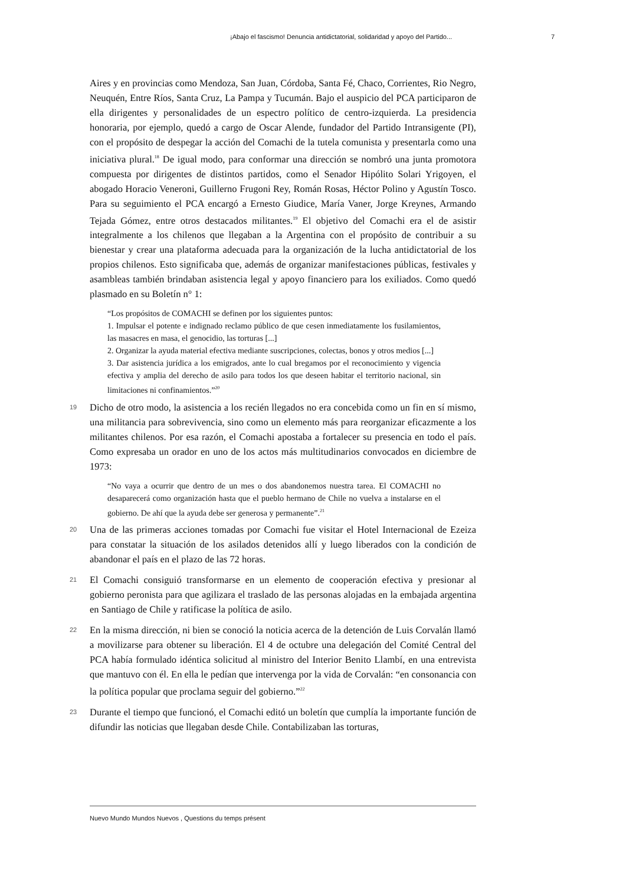¡Abajo el fascismo! Denuncia antidictatorial, solidaridad y apoyo del Partido... 7
Aires y en provincias como Mendoza, San Juan, Córdoba, Santa Fé, Chaco, Corrientes, Rio Negro, Neuquén, Entre Ríos, Santa Cruz, La Pampa y Tucumán. Bajo el auspicio del PCA participaron de ella dirigentes y personalidades de un espectro político de centro-izquierda. La presidencia honoraria, por ejemplo, quedó a cargo de Oscar Alende, fundador del Partido Intransigente (PI), con el propósito de despegar la acción del Comachi de la tutela comunista y presentarla como una iniciativa plural.<sup>18</sup> De igual modo, para conformar una dirección se nombró una junta promotora compuesta por dirigentes de distintos partidos, como el Senador Hipólito Solari Yrigoyen, el abogado Horacio Veneroni, Guillerno Frugoni Rey, Román Rosas, Héctor Polino y Agustín Tosco. Para su seguimiento el PCA encargó a Ernesto Giudice, María Vaner, Jorge Kreynes, Armando Tejada Gómez, entre otros destacados militantes.<sup>19</sup> El objetivo del Comachi era el de asistir integralmente a los chilenos que llegaban a la Argentina con el propósito de contribuir a su bienestar y crear una plataforma adecuada para la organización de la lucha antidictatorial de los propios chilenos. Esto significaba que, además de organizar manifestaciones públicas, festivales y asambleas también brindaban asistencia legal y apoyo financiero para los exiliados. Como quedó plasmado en su Boletín n° 1:
“Los propósitos de COMACHI se definen por los siguientes puntos:
1. Impulsar el potente e indignado reclamo público de que cesen inmediatamente los fusilamientos, las masacres en masa, el genocidio, las torturas [...]
2. Organizar la ayuda material efectiva mediante suscripciones, colectas, bonos y otros medios [...]
3. Dar asistencia jurídica a los emigrados, ante lo cual bregamos por el reconocimiento y vigencia efectiva y amplia del derecho de asilo para todos los que deseen habitar el territorio nacional, sin limitaciones ni confinamientos.”<sup>20</sup>
19 Dicho de otro modo, la asistencia a los recién llegados no era concebida como un fin en sí mismo, una militancia para sobrevivencia, sino como un elemento más para reorganizar eficazmente a los militantes chilenos. Por esa razón, el Comachi apostaba a fortalecer su presencia en todo el país. Como expresaba un orador en uno de los actos más multitudinarios convocados en diciembre de 1973:
“No vaya a ocurrir que dentro de un mes o dos abandonemos nuestra tarea. El COMACHI no desaparecerá como organización hasta que el pueblo hermano de Chile no vuelva a instalarse en el gobierno. De ahí que la ayuda debe ser generosa y permanente”.<sup>21</sup>
20 Una de las primeras acciones tomadas por Comachi fue visitar el Hotel Internacional de Ezeiza para constatar la situación de los asilados detenidos allí y luego liberados con la condición de abandonar el país en el plazo de las 72 horas.
21 El Comachi consiguió transformarse en un elemento de cooperación efectiva y presionar al gobierno peronista para que agilizara el traslado de las personas alojadas en la embajada argentina en Santiago de Chile y ratificase la política de asilo.
22 En la misma dirección, ni bien se conoció la noticia acerca de la detención de Luis Corvalán llamó a movilizarse para obtener su liberación. El 4 de octubre una delegación del Comité Central del PCA había formulado idéntica solicitud al ministro del Interior Benito Llambí, en una entrevista que mantuvo con él. En ella le pedían que intervenga por la vida de Corvalán: “en consonancia con la política popular que proclama seguir del gobierno.”<sup>22</sup>
23 Durante el tiempo que funcionó, el Comachi editó un boletín que cumplía la importante función de difundir las noticias que llegaban desde Chile. Contabilizaban las torturas,
Nuevo Mundo Mundos Nuevos , Questions du temps présent